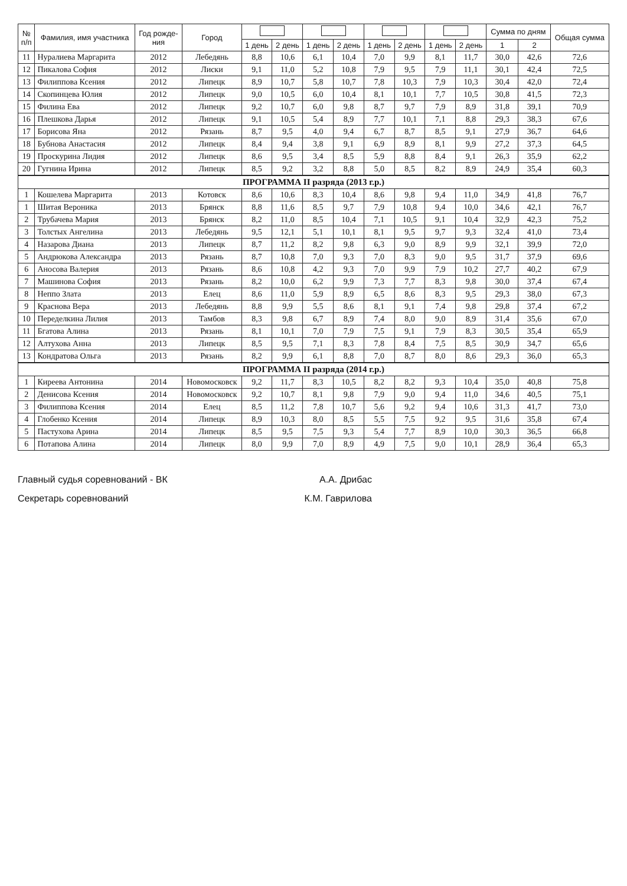| № п/п | Фамилия, имя участника | Год рожде- ния | Город | | | | | | | | | Сумма по дням | | Общая сумма |
| --- | --- | --- | --- | --- | --- | --- | --- | --- | --- | --- | --- | --- | --- | --- |
| | | | | 1 день | 2 день | 1 день | 2 день | 1 день | 2 день | 1 день | 2 день | 1 | 2 | |
| 11 | Нуралиева Маргарита | 2012 | Лебедянь | 8,8 | 10,6 | 6,1 | 10,4 | 7,0 | 9,9 | 8,1 | 11,7 | 30,0 | 42,6 | 72,6 |
| 12 | Пикалова София | 2012 | Лиски | 9,1 | 11,0 | 5,2 | 10,8 | 7,9 | 9,5 | 7,9 | 11,1 | 30,1 | 42,4 | 72,5 |
| 13 | Филиппова Ксения | 2012 | Липецк | 8,9 | 10,7 | 5,8 | 10,7 | 7,8 | 10,3 | 7,9 | 10,3 | 30,4 | 42,0 | 72,4 |
| 14 | Скопинцева Юлия | 2012 | Липецк | 9,0 | 10,5 | 6,0 | 10,4 | 8,1 | 10,1 | 7,7 | 10,5 | 30,8 | 41,5 | 72,3 |
| 15 | Филина Ева | 2012 | Липецк | 9,2 | 10,7 | 6,0 | 9,8 | 8,7 | 9,7 | 7,9 | 8,9 | 31,8 | 39,1 | 70,9 |
| 16 | Плешкова Дарья | 2012 | Липецк | 9,1 | 10,5 | 5,4 | 8,9 | 7,7 | 10,1 | 7,1 | 8,8 | 29,3 | 38,3 | 67,6 |
| 17 | Борисова Яна | 2012 | Рязань | 8,7 | 9,5 | 4,0 | 9,4 | 6,7 | 8,7 | 8,5 | 9,1 | 27,9 | 36,7 | 64,6 |
| 18 | Бубнова Анастасия | 2012 | Липецк | 8,4 | 9,4 | 3,8 | 9,1 | 6,9 | 8,9 | 8,1 | 9,9 | 27,2 | 37,3 | 64,5 |
| 19 | Проскурина Лидия | 2012 | Липецк | 8,6 | 9,5 | 3,4 | 8,5 | 5,9 | 8,8 | 8,4 | 9,1 | 26,3 | 35,9 | 62,2 |
| 20 | Гугнина Ирина | 2012 | Липецк | 8,5 | 9,2 | 3,2 | 8,8 | 5,0 | 8,5 | 8,2 | 8,9 | 24,9 | 35,4 | 60,3 |
| ПРОГРАММА II разряда (2013 г.р.) | | | | | | | | | | | | | | |
| 1 | Кошелева Маргарита | 2013 | Котовск | 8,6 | 10,6 | 8,3 | 10,4 | 8,6 | 9,8 | 9,4 | 11,0 | 34,9 | 41,8 | 76,7 |
| 1 | Шитая Вероника | 2013 | Брянск | 8,8 | 11,6 | 8,5 | 9,7 | 7,9 | 10,8 | 9,4 | 10,0 | 34,6 | 42,1 | 76,7 |
| 2 | Трубачева Мария | 2013 | Брянск | 8,2 | 11,0 | 8,5 | 10,4 | 7,1 | 10,5 | 9,1 | 10,4 | 32,9 | 42,3 | 75,2 |
| 3 | Толстых Ангелина | 2013 | Лебедянь | 9,5 | 12,1 | 5,1 | 10,1 | 8,1 | 9,5 | 9,7 | 9,3 | 32,4 | 41,0 | 73,4 |
| 4 | Назарова Диана | 2013 | Липецк | 8,7 | 11,2 | 8,2 | 9,8 | 6,3 | 9,0 | 8,9 | 9,9 | 32,1 | 39,9 | 72,0 |
| 5 | Андрюкова Александра | 2013 | Рязань | 8,7 | 10,8 | 7,0 | 9,3 | 7,0 | 8,3 | 9,0 | 9,5 | 31,7 | 37,9 | 69,6 |
| 6 | Аносова Валерия | 2013 | Рязань | 8,6 | 10,8 | 4,2 | 9,3 | 7,0 | 9,9 | 7,9 | 10,2 | 27,7 | 40,2 | 67,9 |
| 7 | Машинова София | 2013 | Рязань | 8,2 | 10,0 | 6,2 | 9,9 | 7,3 | 7,7 | 8,3 | 9,8 | 30,0 | 37,4 | 67,4 |
| 8 | Неппо Злата | 2013 | Елец | 8,6 | 11,0 | 5,9 | 8,9 | 6,5 | 8,6 | 8,3 | 9,5 | 29,3 | 38,0 | 67,3 |
| 9 | Краснова Вера | 2013 | Лебедянь | 8,8 | 9,9 | 5,5 | 8,6 | 8,1 | 9,1 | 7,4 | 9,8 | 29,8 | 37,4 | 67,2 |
| 10 | Переделкина Лилия | 2013 | Тамбов | 8,3 | 9,8 | 6,7 | 8,9 | 7,4 | 8,0 | 9,0 | 8,9 | 31,4 | 35,6 | 67,0 |
| 11 | Бгатова Алина | 2013 | Рязань | 8,1 | 10,1 | 7,0 | 7,9 | 7,5 | 9,1 | 7,9 | 8,3 | 30,5 | 35,4 | 65,9 |
| 12 | Алтухова Анна | 2013 | Липецк | 8,5 | 9,5 | 7,1 | 8,3 | 7,8 | 8,4 | 7,5 | 8,5 | 30,9 | 34,7 | 65,6 |
| 13 | Кондратова Ольга | 2013 | Рязань | 8,2 | 9,9 | 6,1 | 8,8 | 7,0 | 8,7 | 8,0 | 8,6 | 29,3 | 36,0 | 65,3 |
| ПРОГРАММА II разряда (2014 г.р.) | | | | | | | | | | | | | | |
| 1 | Киреева Антонина | 2014 | Новомосковск | 9,2 | 11,7 | 8,3 | 10,5 | 8,2 | 8,2 | 9,3 | 10,4 | 35,0 | 40,8 | 75,8 |
| 2 | Денисова Ксения | 2014 | Новомосковск | 9,2 | 10,7 | 8,1 | 9,8 | 7,9 | 9,0 | 9,4 | 11,0 | 34,6 | 40,5 | 75,1 |
| 3 | Филиппова Ксения | 2014 | Елец | 8,5 | 11,2 | 7,8 | 10,7 | 5,6 | 9,2 | 9,4 | 10,6 | 31,3 | 41,7 | 73,0 |
| 4 | Глобенко Ксения | 2014 | Липецк | 8,9 | 10,3 | 8,0 | 8,5 | 5,5 | 7,5 | 9,2 | 9,5 | 31,6 | 35,8 | 67,4 |
| 5 | Пастухова Арина | 2014 | Липецк | 8,5 | 9,5 | 7,5 | 9,3 | 5,4 | 7,7 | 8,9 | 10,0 | 30,3 | 36,5 | 66,8 |
| 6 | Потапова Алина | 2014 | Липецк | 8,0 | 9,9 | 7,0 | 8,9 | 4,9 | 7,5 | 9,0 | 10,1 | 28,9 | 36,4 | 65,3 |
Главный судья соревнований - ВК А.А. Дрибас
Секретарь соревнований К.М. Гаврилова